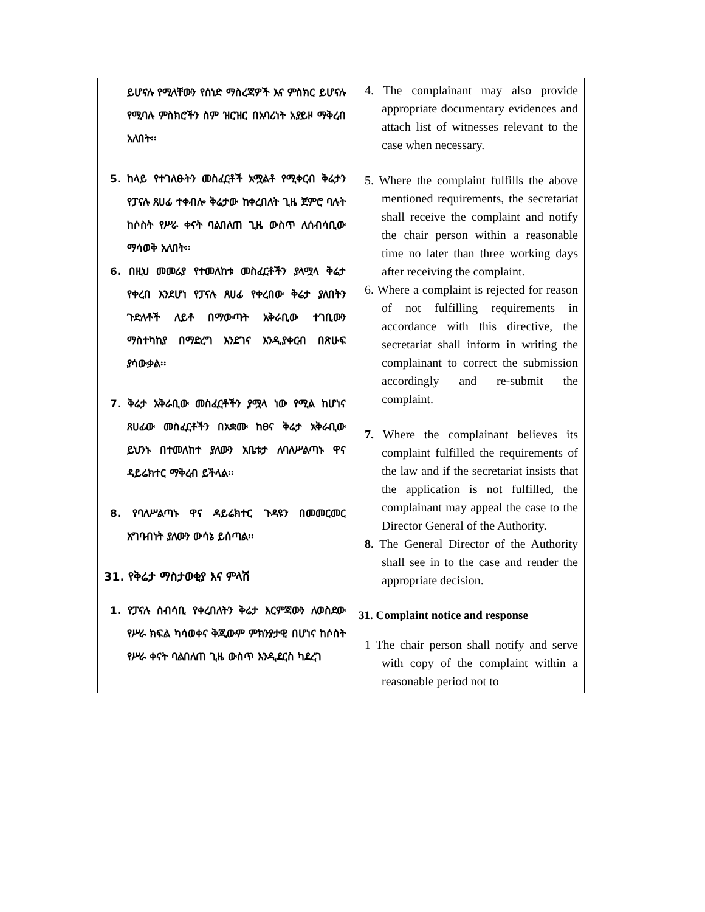| ይሆናሉ የሚላቸውን የሰነድ ማስረጃዎች እና ምስክር ይሆናሉ የሚባሉ ምስክሮችን ስም ዝርዝር በአባሪነት አያይዞ ማቅረብ አለበት፡፡ 5. ከላይ የተገለፁትን መስፈርቶች አሟልቶ የሚቀርብ ቅሬታን የፓናሉ ጸሀፊ ተቀብሎ ቅሬታው ከቀረበለት ጊዜ ጀምሮ ባሉት ከሶስት የሥራ ቀናት ባልበለጠ ጊዜ ውስጥ ለሰብሳቢው ማሳወቅ አለበት፡፡ 6. በዚህ መመሪያ የተመለከቱ መስፈርቶችን ያላሟላ ቅሬታ የቀረበ እንደሆነ የፓናሉ ጸሀፊ የቀረበው ቅሬታ ያለበትን ጉድለቶች ለይቶ በማውጣት አቅራቢው ተገቢውን ማስተካከያ በማድረግ እንደገና እንዲያቀርብ በጽሁፍ ያሳውቃል፡፡ 7. ቅሬታ አቅራቢው መስፈርቶችን ያሟላ ነው የሚል ከሆነና ጸሀፊው መስፈርቶችን በአቋሙ ከፀና ቅሬታ አቅራቢው ይህንኑ በተመለከተ ያለውን አቤቱታ ለባለሥልጣኑ ዋና ዳይሬክተር ማቅረብ ይችላል፡፡ 8. የባለሥልጣኑ ዋና ዳይሬክተር ጉዳዩን በመመርመር አግባብነት ያለውን ውሳኔ ይሰጣል፡፡ 31. የቅሬታ ማስታወቂያ እና ምላሽ 1. የፓናሉ ሰብሳቢ የቀረበለትን ቅሬታ እርምጃውን ለወስደው የሥራ ክፍል ካሳወቀና ቅጂውም ምክንያታዊ በሆነና ከሶስት የሥራ ቀናት ባልበለጠ ጊዜ ውስጥ እንዲደርስ ካደረገ | 4. The complainant may also provide appropriate documentary evidences and attach list of witnesses relevant to the case when necessary. 5. Where the complaint fulfills the above mentioned requirements, the secretariat shall receive the complaint and notify the chair person within a reasonable time no later than three working days after receiving the complaint. 6. Where a complaint is rejected for reason of not fulfilling requirements in accordance with this directive, the secretariat shall inform in writing the complainant to correct the submission accordingly and re-submit the complaint. 7. Where the complainant believes its complaint fulfilled the requirements of the law and if the secretariat insists that the application is not fulfilled, the complainant may appeal the case to the Director General of the Authority. 8. The General Director of the Authority shall see in to the case and render the appropriate decision. 31. Complaint notice and response 1 The chair person shall notify and serve with copy of the complaint within a reasonable period not to |